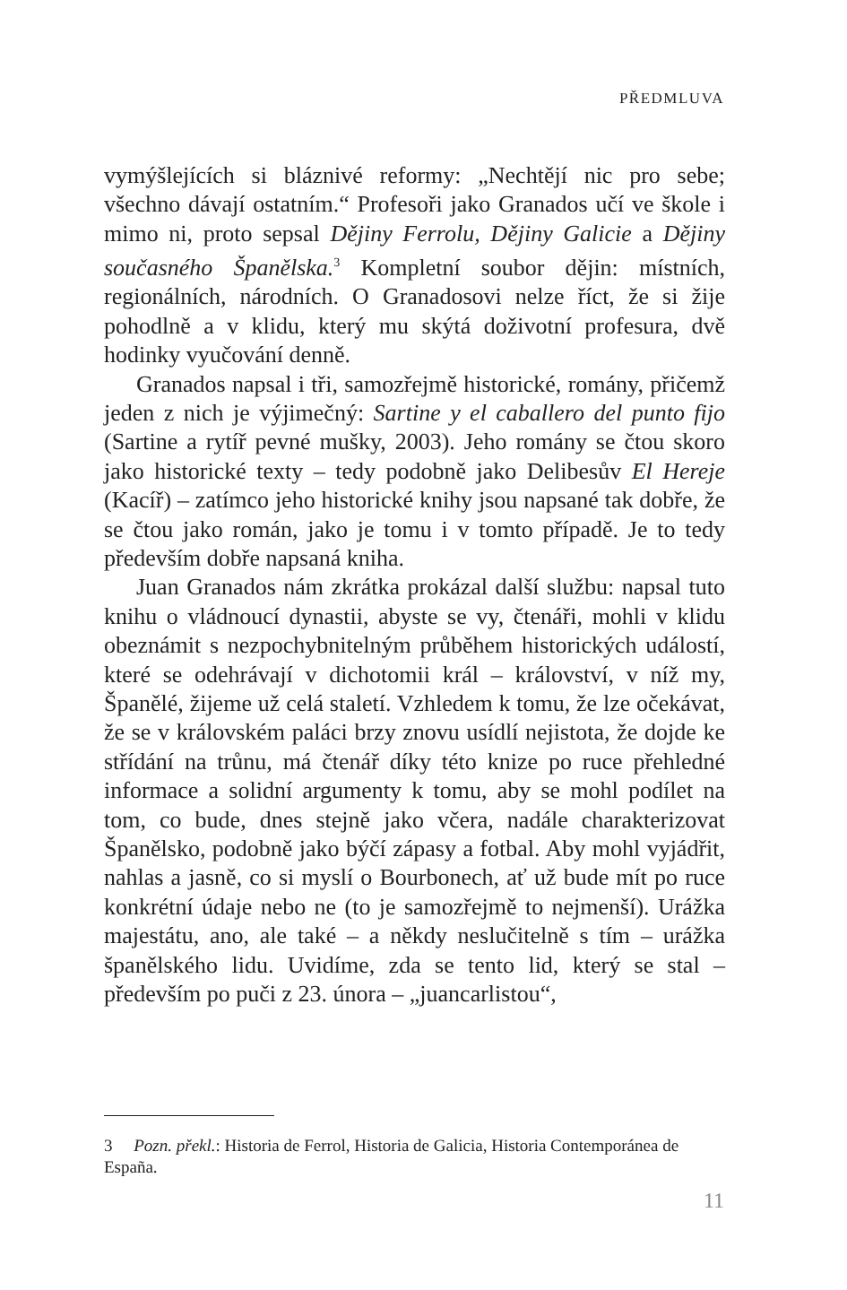PŘEDMLUVA
vymýšlejících si bláznivé reformy: „Nechtějí nic pro sebe; všechno dávají ostatním.“ Profesoři jako Granados učí ve škole i mimo ni, proto sepsal Dějiny Ferrolu, Dějiny Galicie a Dějiny současného Španělska.<sup>3</sup> Kompletní soubor dějin: místních, regionálních, národních. O Granadosovi nelze říct, že si žije pohodlně a v klidu, který mu skýtá doživotní profesura, dvě hodinky vyučování denně.
Granados napsal i tři, samozřejmě historické, romány, přičemž jeden z nich je výjimečný: Sartine y el caballero del punto fijo (Sartine a rytíř pevné mušky, 2003). Jeho romány se čtou skoro jako historické texty – tedy podobně jako Delibesův El Hereje (Kacíř) – zatímco jeho historické knihy jsou napsané tak dobře, že se čtou jako román, jako je tomu i v tomto případě. Je to tedy především dobře napsaná kniha.
Juan Granados nám zkrátka prokázal další službu: napsal tuto knihu o vládnoucí dynastii, abyste se vy, čtenáři, mohli v klidu obeznámit s nezpochybnitelným průběhem historických událostí, které se odehrávají v dichotomii král – království, v níž my, Španělé, žijeme už celá staletí. Vzhledem k tomu, že lze očekávat, že se v královském paláci brzy znovu usídlí nejistota, že dojde ke střídání na trůnu, má čtenář díky této knize po ruce přehledné informace a solidní argumenty k tomu, aby se mohl podílet na tom, co bude, dnes stejně jako včera, nadále charakterizovat Španělsko, podobně jako býčí zápasy a fotbal. Aby mohl vyjádřit, nahlas a jasně, co si myslí o Bourbonech, ať už bude mít po ruce konkrétní údaje nebo ne (to je samozřejmě to nejmenší). Urážka majestátu, ano, ale také – a někdy neslučitelně s tím – urážka španělského lidu. Uvidíme, zda se tento lid, který se stal – především po puči z 23. února – „juancarlistou“,
3 Pozn. překl.: Historia de Ferrol, Historia de Galicia, Historia Contemporánea de España.
11